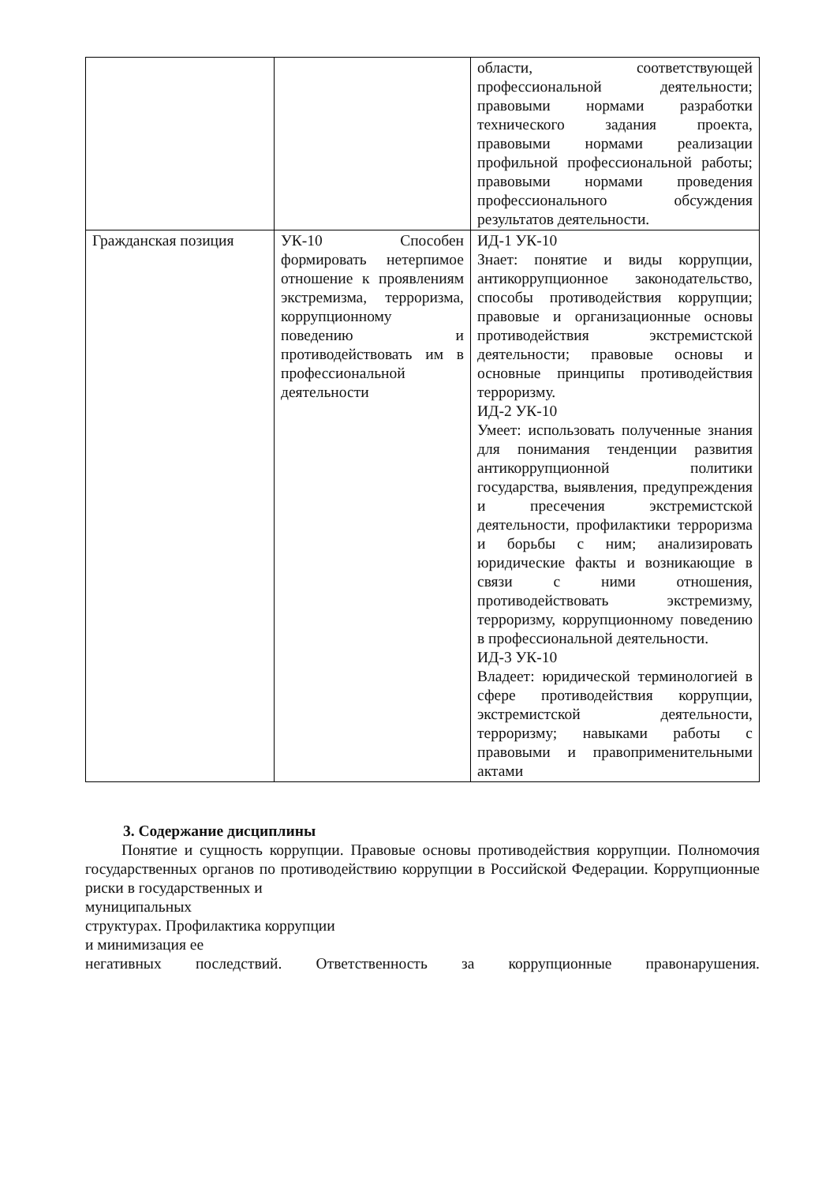| | | области, соответствующей профессиональной деятельности; правовыми нормами разработки технического задания проекта, правовыми нормами реализации профильной профессиональной работы; правовыми нормами проведения профессионального обсуждения результатов деятельности. |
| Гражданская позиция | УК-10 Способен формировать нетерпимое отношение к проявлениям экстремизма, терроризма, коррупционному поведению и противодействовать им в профессиональной деятельности | ИД-1 УК-10 Знает: понятие и виды коррупции, антикоррупционное законодательство, способы противодействия коррупции; правовые и организационные основы противодействия экстремистской деятельности; правовые основы и основные принципы противодействия терроризму. ИД-2 УК-10 Умеет: использовать полученные знания для понимания тенденции развития антикоррупционной политики государства, выявления, предупреждения и пресечения экстремистской деятельности, профилактики терроризма и борьбы с ним; анализировать юридические факты и возникающие в связи с ними отношения, противодействовать экстремизму, терроризму, коррупционному поведению в профессиональной деятельности. ИД-3 УК-10 Владеет: юридической терминологией в сфере противодействия коррупции, экстремистской деятельности, терроризму; навыками работы с правовыми и правоприменительными актами |
3. Содержание дисциплины
Понятие и сущность коррупции. Правовые основы противодействия коррупции. Полномочия государственных органов по противодействию коррупции в Российской Федерации. Коррупционные риски в государственных и
муниципальных
структурах. Профилактика коррупции
и минимизация ее
негативных последствий. Ответственность за коррупционные правонарушения.